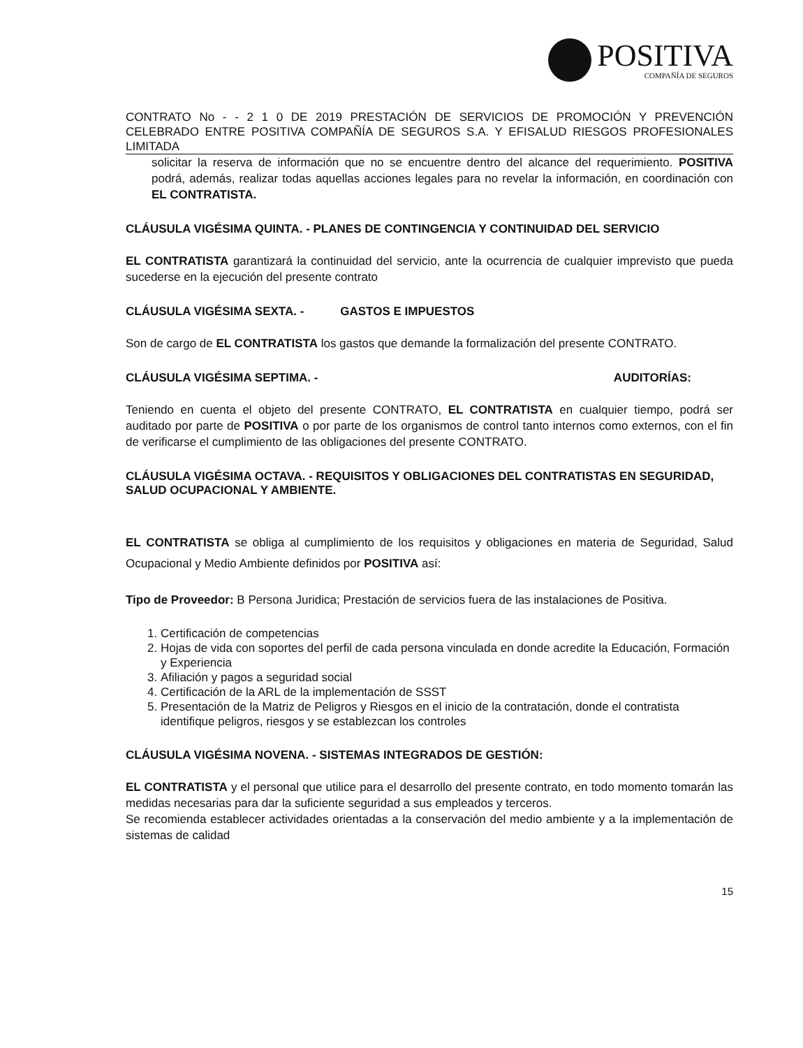POSITIVA
COMPAÑÍA DE SEGUROS
CONTRATO No - - 2 1 0 DE 2019 PRESTACIÓN DE SERVICIOS DE PROMOCIÓN Y PREVENCIÓN CELEBRADO ENTRE POSITIVA COMPAÑÍA DE SEGUROS S.A. Y EFISALUD RIESGOS PROFESIONALES LIMITADA
solicitar la reserva de información que no se encuentre dentro del alcance del requerimiento. POSITIVA podrá, además, realizar todas aquellas acciones legales para no revelar la información, en coordinación con EL CONTRATISTA.
CLÁUSULA VIGÉSIMA QUINTA. - PLANES DE CONTINGENCIA Y CONTINUIDAD DEL SERVICIO
EL CONTRATISTA garantizará la continuidad del servicio, ante la ocurrencia de cualquier imprevisto que pueda sucederse en la ejecución del presente contrato
CLÁUSULA VIGÉSIMA SEXTA. - GASTOS E IMPUESTOS
Son de cargo de EL CONTRATISTA los gastos que demande la formalización del presente CONTRATO.
CLÁUSULA VIGÉSIMA SEPTIMA. - AUDITORÍAS:
Teniendo en cuenta el objeto del presente CONTRATO, EL CONTRATISTA en cualquier tiempo, podrá ser auditado por parte de POSITIVA o por parte de los organismos de control tanto internos como externos, con el fin de verificarse el cumplimiento de las obligaciones del presente CONTRATO.
CLÁUSULA VIGÉSIMA OCTAVA. - REQUISITOS Y OBLIGACIONES DEL CONTRATISTAS EN SEGURIDAD, SALUD OCUPACIONAL Y AMBIENTE.
EL CONTRATISTA se obliga al cumplimiento de los requisitos y obligaciones en materia de Seguridad, Salud Ocupacional y Medio Ambiente definidos por POSITIVA así:
Tipo de Proveedor: B Persona Juridica; Prestación de servicios fuera de las instalaciones de Positiva.
1. Certificación de competencias
2. Hojas de vida con soportes del perfil de cada persona vinculada en donde acredite la Educación, Formación y Experiencia
3. Afiliación y pagos a seguridad social
4. Certificación de la ARL de la implementación de SSST
5. Presentación de la Matriz de Peligros y Riesgos en el inicio de la contratación, donde el contratista identifique peligros, riesgos y se establezcan los controles
CLÁUSULA VIGÉSIMA NOVENA. - SISTEMAS INTEGRADOS DE GESTIÓN:
EL CONTRATISTA y el personal que utilice para el desarrollo del presente contrato, en todo momento tomarán las medidas necesarias para dar la suficiente seguridad a sus empleados y terceros.
Se recomienda establecer actividades orientadas a la conservación del medio ambiente y a la implementación de sistemas de calidad
15